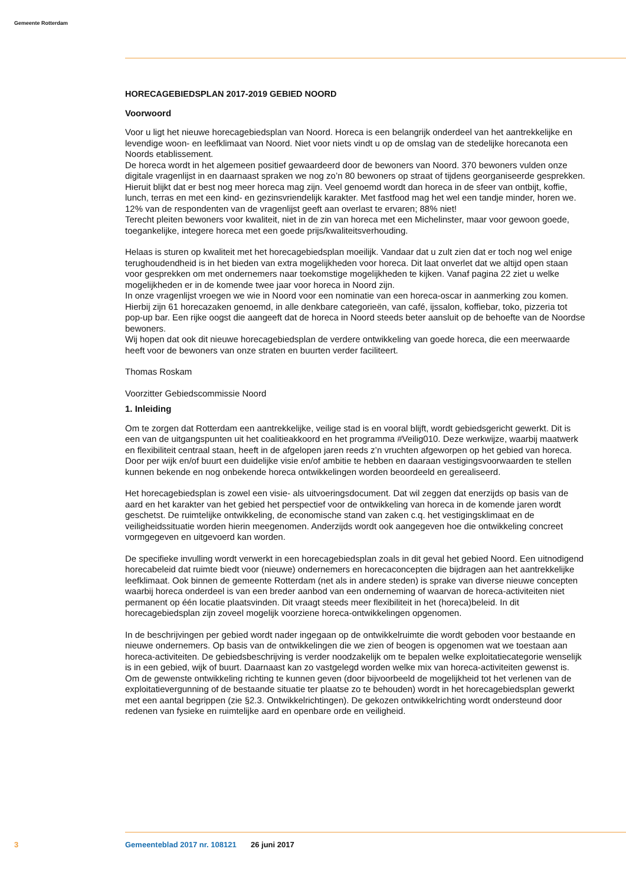Gemeente Rotterdam
HORECAGEBIEDSPLAN 2017-2019 GEBIED NOORD
Voorwoord
Voor u ligt het nieuwe horecagebiedsplan van Noord. Horeca is een belangrijk onderdeel van het aantrekkelijke en levendige woon- en leefklimaat van Noord. Niet voor niets vindt u op de omslag van de stedelijke horecanota een Noords etablissement.
De horeca wordt in het algemeen positief gewaardeerd door de bewoners van Noord. 370 bewoners vulden onze digitale vragenlijst in en daarnaast spraken we nog zo’n 80 bewoners op straat of tijdens georganiseerde gesprekken. Hieruit blijkt dat er best nog meer horeca mag zijn. Veel genoemd wordt dan horeca in de sfeer van ontbijt, koffie, lunch, terras en met een kind- en gezinsvriendelijk karakter. Met fastfood mag het wel een tandje minder, horen we. 12% van de respondenten van de vragenlijst geeft aan overlast te ervaren; 88% niet!
Terecht pleiten bewoners voor kwaliteit, niet in de zin van horeca met een Michelinster, maar voor gewoon goede, toegankelijke, integere horeca met een goede prijs/kwaliteitsverhouding.
Helaas is sturen op kwaliteit met het horecagebiedsplan moeilijk. Vandaar dat u zult zien dat er toch nog wel enige terughoudendheid is in het bieden van extra mogelijkheden voor horeca. Dit laat onverlet dat we altijd open staan voor gesprekken om met ondernemers naar toekomstige mogelijkheden te kijken. Vanaf pagina 22 ziet u welke mogelijkheden er in de komende twee jaar voor horeca in Noord zijn.
In onze vragenlijst vroegen we wie in Noord voor een nominatie van een horeca-oscar in aanmerking zou komen. Hierbij zijn 61 horecazaken genoemd, in alle denkbare categorieën, van café, ijssalon, koffiebar, toko, pizzeria tot pop-up bar. Een rijke oogst die aangeeft dat de horeca in Noord steeds beter aansluit op de behoefte van de Noordse bewoners.
Wij hopen dat ook dit nieuwe horecagebiedsplan de verdere ontwikkeling van goede horeca, die een meerwaarde heeft voor de bewoners van onze straten en buurten verder faciliteert.
Thomas Roskam
Voorzitter Gebiedscommissie Noord
1. Inleiding
Om te zorgen dat Rotterdam een aantrekkelijke, veilige stad is en vooral blijft, wordt gebiedsgericht gewerkt. Dit is een van de uitgangspunten uit het coalitieakkoord en het programma #Veilig010. Deze werkwijze, waarbij maatwerk en flexibiliteit centraal staan, heeft in de afgelopen jaren reeds z’n vruchten afgeworpen op het gebied van horeca. Door per wijk en/of buurt een duidelijke visie en/of ambitie te hebben en daaraan vestigingsvoorwaarden te stellen kunnen bekende en nog onbekende horeca ontwikkelingen worden beoordeeld en gerealiseerd.
Het horecagebiedsplan is zowel een visie- als uitvoeringsdocument. Dat wil zeggen dat enerzijds op basis van de aard en het karakter van het gebied het perspectief voor de ontwikkeling van horeca in de komende jaren wordt geschetst. De ruimtelijke ontwikkeling, de economische stand van zaken c.q. het vestigingsklimaat en de veiligheidssituatie worden hierin meegenomen. Anderzijds wordt ook aangegeven hoe die ontwikkeling concreet vormgegeven en uitgevoerd kan worden.
De specifieke invulling wordt verwerkt in een horecagebiedsplan zoals in dit geval het gebied Noord. Een uitnodigend horecabeleid dat ruimte biedt voor (nieuwe) ondernemers en horecaconcepten die bijdragen aan het aantrekkelijke leefklimaat. Ook binnen de gemeente Rotterdam (net als in andere steden) is sprake van diverse nieuwe concepten waarbij horeca onderdeel is van een breder aanbod van een onderneming of waarvan de horeca-activiteiten niet permanent op één locatie plaatsvinden. Dit vraagt steeds meer flexibiliteit in het (horeca)beleid. In dit horecagebiedsplan zijn zoveel mogelijk voorziene horeca-ontwikkelingen opgenomen.
In de beschrijvingen per gebied wordt nader ingegaan op de ontwikkelruimte die wordt geboden voor bestaande en nieuwe ondernemers. Op basis van de ontwikkelingen die we zien of beogen is opgenomen wat we toestaan aan horeca-activiteiten. De gebiedsbeschrijving is verder noodzakelijk om te bepalen welke exploitatiecategorie wenselijk is in een gebied, wijk of buurt. Daarnaast kan zo vastgelegd worden welke mix van horeca-activiteiten gewenst is. Om de gewenste ontwikkeling richting te kunnen geven (door bijvoorbeeld de mogelijkheid tot het verlenen van de exploitatievergunning of de bestaande situatie ter plaatse zo te behouden) wordt in het horecagebiedsplan gewerkt met een aantal begrippen (zie §2.3. Ontwikkelrichtingen). De gekozen ontwikkelrichting wordt ondersteund door redenen van fysieke en ruimtelijke aard en openbare orde en veiligheid.
3 Gemeenteblad 2017 nr. 108121 26 juni 2017